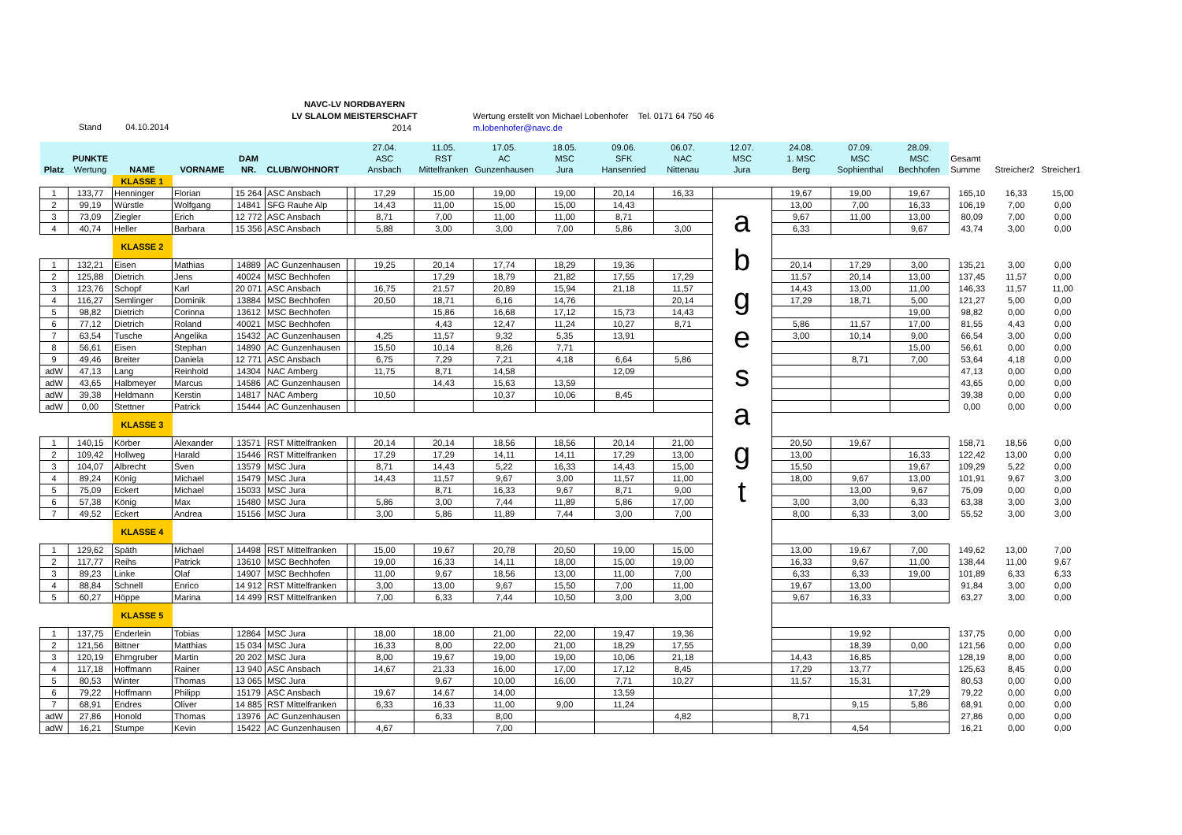Stand 04.10.2014
NAVC-LV NORDBAYERN
LV SLALOM MEISTERSCHAFT
2014
Wertung erstellt von Michael Lobenhofer Tel. 0171 64 750 46
m.lobenhofer@navc.de
| Platz | PUNKTE Wertung | NAME | VORNAME | DAM NR. | CLUB/WOHNORT | | 27.04. ASC Ansbach | 11.05. RST Mittelfranken | 17.05. AC Gunzenhausen | 18.05. MSC Jura | 09.06. SFK Hansenried | 06.07. NAC Nittenau | 12.07. MSC Jura | 24.08. 1. MSC Berg | 07.09. MSC Sophienthal | 28.09. MSC Bechhofen | Gesamt Summe | Streicher2 | Streicher1 |
| --- | --- | --- | --- | --- | --- | --- | --- | --- | --- | --- | --- | --- | --- | --- | --- | --- | --- | --- | --- |
| | | KLASSE 1 | | | | | | | | | | | | | | | | | |
| 1 | 133,77 | Henninger | Florian | 15 264 | ASC Ansbach | | 17,29 | 15,00 | 19,00 | 19,00 | 20,14 | 16,33 | | 19,67 | 19,00 | 19,67 | 165,10 | 16,33 | 15,00 |
| 2 | 99,19 | Würstle | Wolfgang | 14841 | SFG Rauhe Alp | | 14,43 | 11,00 | 15,00 | 15,00 | 14,43 | | a b g e s a g t | 13,00 | 7,00 | 16,33 | 106,19 | 7,00 | 0,00 |
| 3 | 73,09 | Ziegler | Erich | 12 772 | ASC Ansbach | | 8,71 | 7,00 | 11,00 | 11,00 | 8,71 | | | 9,67 | 11,00 | 13,00 | 80,09 | 7,00 | 0,00 |
| 4 | 40,74 | Heller | Barbara | 15 356 | ASC Ansbach | | 5,88 | 3,00 | 3,00 | 7,00 | 5,86 | 3,00 | | 6,33 | | 9,67 | 43,74 | 3,00 | 0,00 |
| | | KLASSE 2 | | | | | | | | | | | | | | | | | |
| 1 | 132,21 | Eisen | Mathias | 14889 | AC Gunzenhausen | | 19,25 | 20,14 | 17,74 | 18,29 | 19,36 | | | 20,14 | 17,29 | 3,00 | 135,21 | 3,00 | 0,00 |
| 2 | 125,88 | Dietrich | Jens | 40024 | MSC Bechhofen | | | 17,29 | 18,79 | 21,82 | 17,55 | 17,29 | | 11,57 | 20,14 | 13,00 | 137,45 | 11,57 | 0,00 |
| 3 | 123,76 | Schopf | Karl | 20 071 | ASC Ansbach | | 16,75 | 21,57 | 20,89 | 15,94 | 21,18 | 11,57 | | 14,43 | 13,00 | 11,00 | 146,33 | 11,57 | 11,00 |
| 4 | 116,27 | Semlinger | Dominik | 13884 | MSC Bechhofen | | 20,50 | 18,71 | 6,16 | 14,76 | | 20,14 | | 17,29 | 18,71 | 5,00 | 121,27 | 5,00 | 0,00 |
| 5 | 98,82 | Dietrich | Corinna | 13612 | MSC Bechhofen | | | 15,86 | 16,68 | 17,12 | 15,73 | 14,43 | | | | 19,00 | 98,82 | 0,00 | 0,00 |
| 6 | 77,12 | Dietrich | Roland | 40021 | MSC Bechhofen | | | 4,43 | 12,47 | 11,24 | 10,27 | 8,71 | | 5,86 | 11,57 | 17,00 | 81,55 | 4,43 | 0,00 |
| 7 | 63,54 | Tusche | Angelika | 15432 | AC Gunzenhausen | | 4,25 | 11,57 | 9,32 | 5,35 | 13,91 | | | 3,00 | 10,14 | 9,00 | 66,54 | 3,00 | 0,00 |
| 8 | 56,61 | Eisen | Stephan | 14890 | AC Gunzenhausen | | 15,50 | 10,14 | 8,26 | 7,71 | | | | | | 15,00 | 56,61 | 0,00 | 0,00 |
| 9 | 49,46 | Breiter | Daniela | 12 771 | ASC Ansbach | | 6,75 | 7,29 | 7,21 | 4,18 | 6,64 | 5,86 | | | 8,71 | 7,00 | 53,64 | 4,18 | 0,00 |
| adW | 47,13 | Lang | Reinhold | 14304 | NAC Amberg | | 11,75 | 8,71 | 14,58 | | 12,09 | | | | | | 47,13 | 0,00 | 0,00 |
| adW | 43,65 | Halbmeyer | Marcus | 14586 | AC Gunzenhausen | | | 14,43 | 15,63 | 13,59 | | | | | | | 43,65 | 0,00 | 0,00 |
| adW | 39,38 | Heldmann | Kerstin | 14817 | NAC Amberg | | 10,50 | | 10,37 | 10,06 | 8,45 | | | | | | 39,38 | 0,00 | 0,00 |
| adW | 0,00 | Stettner | Patrick | 15444 | AC Gunzenhausen | | | | | | | | | | | | 0,00 | 0,00 | 0,00 |
| | | KLASSE 3 | | | | | | | | | | | | | | | | | |
| 1 | 140,15 | Körber | Alexander | 13571 | RST Mittelfranken | | 20,14 | 20,14 | 18,56 | 18,56 | 20,14 | 21,00 | | 20,50 | 19,67 | | 158,71 | 18,56 | 0,00 |
| 2 | 109,42 | Hollweg | Harald | 15446 | RST Mittelfranken | | 17,29 | 17,29 | 14,11 | 14,11 | 17,29 | 13,00 | | 13,00 | | 16,33 | 122,42 | 13,00 | 0,00 |
| 3 | 104,07 | Albrecht | Sven | 13579 | MSC Jura | | 8,71 | 14,43 | 5,22 | 16,33 | 14,43 | 15,00 | | 15,50 | | 19,67 | 109,29 | 5,22 | 0,00 |
| 4 | 89,24 | König | Michael | 15479 | MSC Jura | | 14,43 | 11,57 | 9,67 | 3,00 | 11,57 | 11,00 | | 18,00 | 9,67 | 13,00 | 101,91 | 9,67 | 3,00 |
| 5 | 75,09 | Eckert | Michael | 15033 | MSC Jura | | | 8,71 | 16,33 | 9,67 | 8,71 | 9,00 | | | 13,00 | 9,67 | 75,09 | 0,00 | 0,00 |
| 6 | 57,38 | König | Max | 15480 | MSC Jura | | 5,86 | 3,00 | 7,44 | 11,89 | 5,86 | 17,00 | | 3,00 | 3,00 | 6,33 | 63,38 | 3,00 | 3,00 |
| 7 | 49,52 | Eckert | Andrea | 15156 | MSC Jura | | 3,00 | 5,86 | 11,89 | 7,44 | 3,00 | 7,00 | | 8,00 | 6,33 | 3,00 | 55,52 | 3,00 | 3,00 |
| | | KLASSE 4 | | | | | | | | | | | | | | | | | |
| 1 | 129,62 | Späth | Michael | 14498 | RST Mittelfranken | | 15,00 | 19,67 | 20,78 | 20,50 | 19,00 | 15,00 | | 13,00 | 19,67 | 7,00 | 149,62 | 13,00 | 7,00 |
| 2 | 117,77 | Reihs | Patrick | 13610 | MSC Bechhofen | | 19,00 | 16,33 | 14,11 | 18,00 | 15,00 | 19,00 | | 16,33 | 9,67 | 11,00 | 138,44 | 11,00 | 9,67 |
| 3 | 89,23 | Linke | Olaf | 14907 | MSC Bechhofen | | 11,00 | 9,67 | 18,56 | 13,00 | 11,00 | 7,00 | | 6,33 | 6,33 | 19,00 | 101,89 | 6,33 | 6,33 |
| 4 | 88,84 | Schnell | Enrico | 14 912 | RST Mittelfranken | | 3,00 | 13,00 | 9,67 | 15,50 | 7,00 | 11,00 | | 19,67 | 13,00 | | 91,84 | 3,00 | 0,00 |
| 5 | 60,27 | Höppe | Marina | 14 499 | RST Mittelfranken | | 7,00 | 6,33 | 7,44 | 10,50 | 3,00 | 3,00 | | 9,67 | 16,33 | | 63,27 | 3,00 | 0,00 |
| | | KLASSE 5 | | | | | | | | | | | | | | | | | |
| 1 | 137,75 | Enderlein | Tobias | 12864 | MSC Jura | | 18,00 | 18,00 | 21,00 | 22,00 | 19,47 | 19,36 | | | 19,92 | | 137,75 | 0,00 | 0,00 |
| 2 | 121,56 | Bittner | Matthias | 15 034 | MSC Jura | | 16,33 | 8,00 | 22,00 | 21,00 | 18,29 | 17,55 | | | 18,39 | 0,00 | 121,56 | 0,00 | 0,00 |
| 3 | 120,19 | Ehrngruber | Martin | 20 202 | MSC Jura | | 8,00 | 19,67 | 19,00 | 19,00 | 10,06 | 21,18 | | 14,43 | 16,85 | | 128,19 | 8,00 | 0,00 |
| 4 | 117,18 | Hoffmann | Rainer | 13 940 | ASC Ansbach | | 14,67 | 21,33 | 16,00 | 17,00 | 17,12 | 8,45 | | 17,29 | 13,77 | | 125,63 | 8,45 | 0,00 |
| 5 | 80,53 | Winter | Thomas | 13 065 | MSC Jura | | | 9,67 | 10,00 | 16,00 | 7,71 | 10,27 | | 11,57 | 15,31 | | 80,53 | 0,00 | 0,00 |
| 6 | 79,22 | Hoffmann | Philipp | 15179 | ASC Ansbach | | 19,67 | 14,67 | 14,00 | | 13,59 | | | | | 17,29 | 79,22 | 0,00 | 0,00 |
| 7 | 68,91 | Endres | Oliver | 14 885 | RST Mittelfranken | | 6,33 | 16,33 | 11,00 | 9,00 | 11,24 | | | | 9,15 | 5,86 | 68,91 | 0,00 | 0,00 |
| adW | 27,86 | Honold | Thomas | 13976 | AC Gunzenhausen | | | 6,33 | 8,00 | | | 4,82 | | 8,71 | | | 27,86 | 0,00 | 0,00 |
| adW | 16,21 | Stumpe | Kevin | 15422 | AC Gunzenhausen | | 4,67 | | 7,00 | | | | | | 4,54 | | 16,21 | 0,00 | 0,00 |